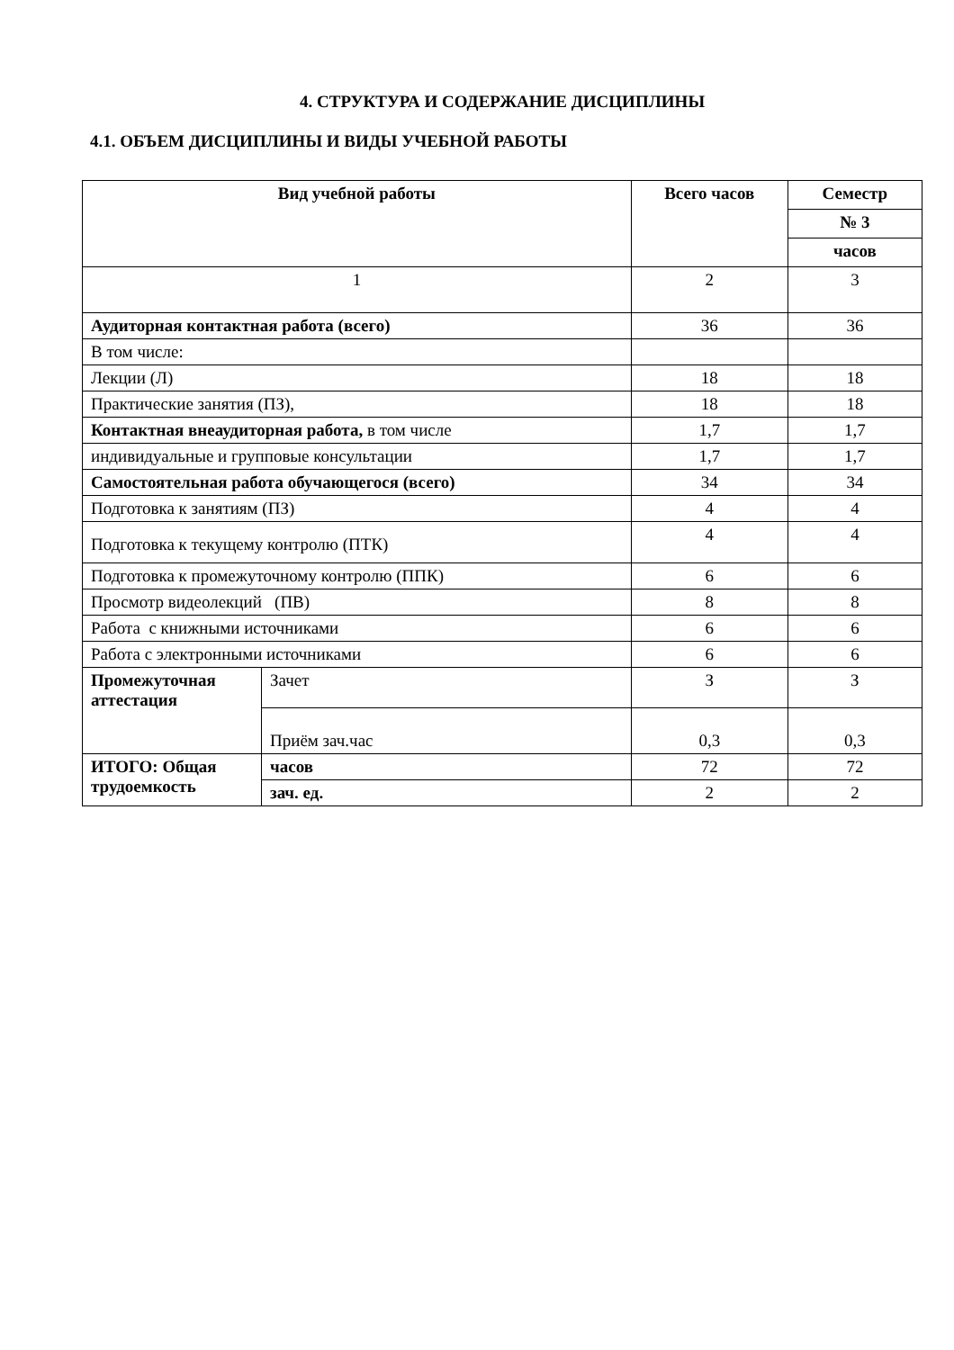4. СТРУКТУРА И СОДЕРЖАНИЕ ДИСЦИПЛИНЫ
4.1. ОБЪЕМ ДИСЦИПЛИНЫ И ВИДЫ УЧЕБНОЙ РАБОТЫ
| Вид учебной работы | | Всего часов | Семестр |
| --- | --- | --- | --- |
| | | | № 3 |
| | | | часов |
| 1 | | 2 | 3 |
| Аудиторная контактная работа (всего) | | 36 | 36 |
| В том числе: | | | |
| Лекции (Л) | | 18 | 18 |
| Практические занятия (ПЗ), | | 18 | 18 |
| Контактная внеаудиторная работа, в том числе | | 1,7 | 1,7 |
| индивидуальные и групповые консультации | | 1,7 | 1,7 |
| Самостоятельная работа обучающегося (всего) | | 34 | 34 |
| Подготовка к занятиям (ПЗ) | | 4 | 4 |
| Подготовка к текущему контролю (ПТК) | | 4 | 4 |
| Подготовка к промежуточному контролю (ППК) | | 6 | 6 |
| Просмотр видеолекций (ПВ) | | 8 | 8 |
| Работа с книжными источниками | | 6 | 6 |
| Работа с электронными источниками | | 6 | 6 |
| Промежуточная аттестация | Зачет | З | З |
| | Приём зач.час | 0,3 | 0,3 |
| ИТОГО: Общая трудоемкость | часов | 72 | 72 |
| | зач. ед. | 2 | 2 |